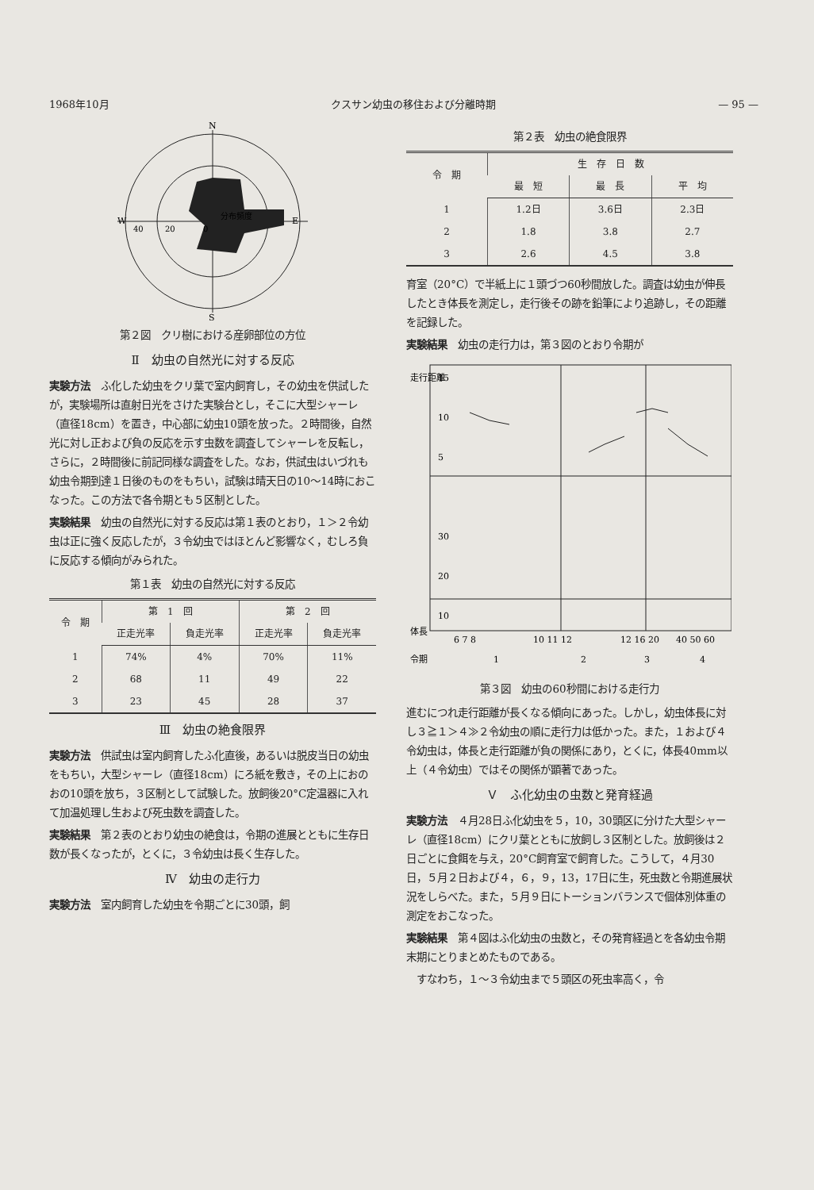1968年10月 クスサン幼虫の移住および分離時期 — 95 —
N
S
W
E
40
20
0
分布頻度
第２図　クリ樹における産卵部位の方位
Ⅱ　幼虫の自然光に対する反応
実験方法　ふ化した幼虫をクリ葉で室内飼育し，その幼虫を供試したが，実験場所は直射日光をさけた実験台とし，そこに大型シャーレ（直径18cm）を置き，中心部に幼虫10頭を放った。２時間後，自然光に対し正および負の反応を示す虫数を調査してシャーレを反転し，さらに，２時間後に前記同様な調査をした。なお，供試虫はいづれも幼虫令期到達１日後のものをもちい，試験は晴天日の10〜14時におこなった。この方法で各令期とも５区制とした。
実験結果　幼虫の自然光に対する反応は第１表のとおり，１＞２令幼虫は正に強く反応したが，３令幼虫ではほとんど影響なく，むしろ負に反応する傾向がみられた。
第１表　幼虫の自然光に対する反応
| 令 期 | 第 1 回 | | 第 2 回 | |
| --- | --- | --- | --- | --- |
| | 正走光率 | 負走光率 | 正走光率 | 負走光率 |
| 1 | 74% | 4% | 70% | 11% |
| 2 | 68 | 11 | 49 | 22 |
| 3 | 23 | 45 | 28 | 37 |
Ⅲ　幼虫の絶食限界
実験方法　供試虫は室内飼育したふ化直後，あるいは脱皮当日の幼虫をもちい，大型シャーレ（直径18cm）にろ紙を敷き，その上におのおの10頭を放ち，３区制として試験した。放飼後20°C定温器に入れて加温処理し生および死虫数を調査した。
実験結果　第２表のとおり幼虫の絶食は，令期の進展とともに生存日数が長くなったが，とくに，３令幼虫は長く生存した。
Ⅳ　幼虫の走行力
実験方法　室内飼育した幼虫を令期ごとに30頭，飼
第２表　幼虫の絶食限界
| 令 期 | 生 存 日 数 | | |
| --- | --- | --- | --- |
| | 最 短 | 最 長 | 平 均 |
| 1 | 1.2日 | 3.6日 | 2.3日 |
| 2 | 1.8 | 3.8 | 2.7 |
| 3 | 2.6 | 4.5 | 3.8 |
育室（20°C）で半紙上に１頭づつ60秒間放した。調査は幼虫が伸長したとき体長を測定し，走行後その跡を鉛筆により追跡し，その距離を記録した。
実験結果　幼虫の走行力は，第３図のとおり令期が
走行距離
15
10
5
30
20
10
体長
6 7 8
10 11 12
12 16 20
40 50 60
令期
1
2
3
4
第３図　幼虫の60秒間における走行力
進むにつれ走行距離が長くなる傾向にあった。しかし，幼虫体長に対し３≧１＞４≫２令幼虫の順に走行力は低かった。また，１および４令幼虫は，体長と走行距離が負の関係にあり，とくに，体長40mm以上（４令幼虫）ではその関係が顕著であった。
Ｖ　ふ化幼虫の虫数と発育経過
実験方法　４月28日ふ化幼虫を５，10，30頭区に分けた大型シャーレ（直径18cm）にクリ葉とともに放飼し３区制とした。放飼後は２日ごとに食餌を与え，20°C飼育室で飼育した。こうして，４月30日，５月２日および４，６，９，13，17日に生，死虫数と令期進展状況をしらべた。また，５月９日にトーションバランスで個体別体重の測定をおこなった。
実験結果　第４図はふ化幼虫の虫数と，その発育経過とを各幼虫令期末期にとりまとめたものである。
　すなわち，１〜３令幼虫まで５頭区の死虫率高く，令